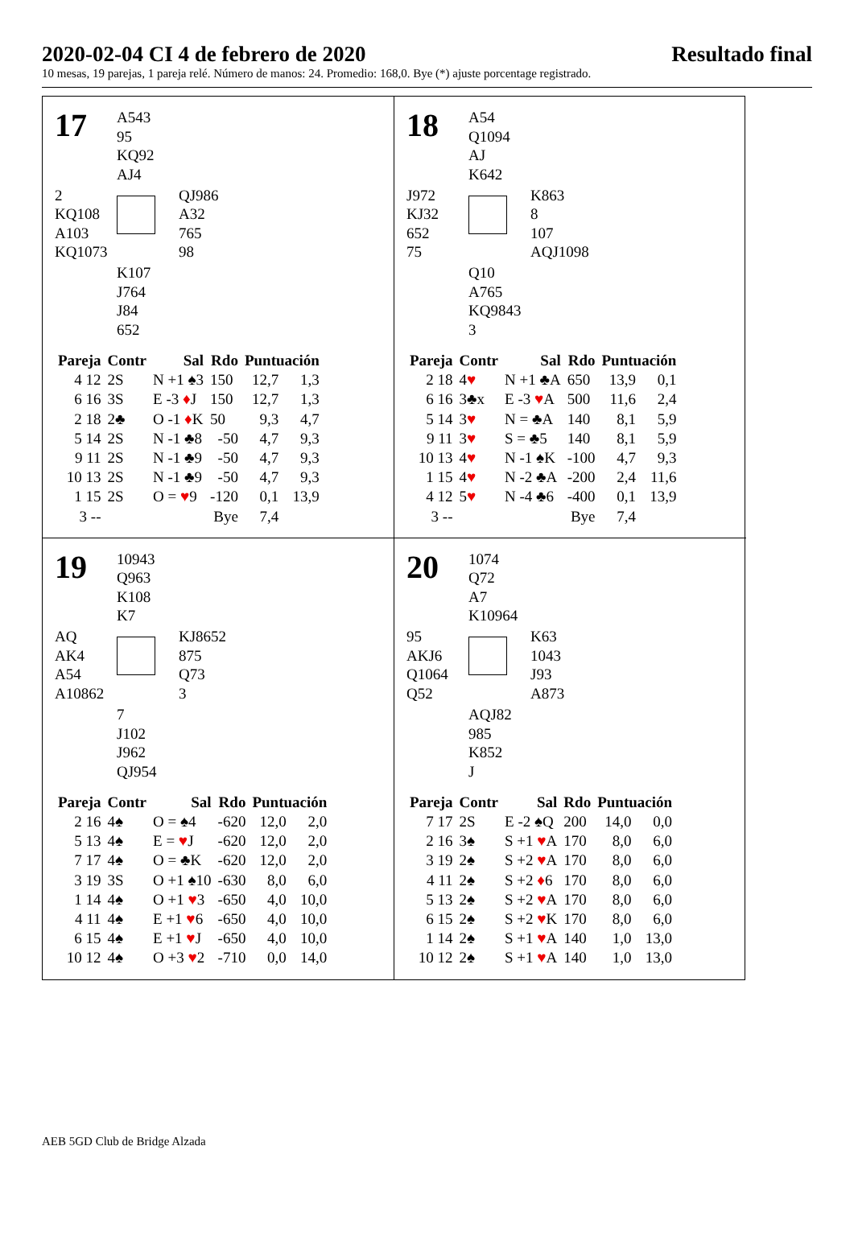2020-02-04 CI 4 de febrero de 2020 Resultado final
10 mesas, 19 parejas, 1 pareja relé. Número de manos: 24. Promedio: 168,0. Bye (*) ajuste porcentage registrado.
17
A543
95
KQ92
AJ4
2
KQ108
A103
KQ1073
QJ986
A32
765
98
K107
J764
J84
652
| Pareja | Contr | Sal | Rdo | Puntuación | |
| --- | --- | --- | --- | --- | --- |
| 4 12 | 2S | N +1 ♠3 | 150 | 12,7 | 1,3 |
| 6 16 | 3S | E -3 ♦ J | 150 | 12,7 | 1,3 |
| 2 18 | 2♣ | O -1 ♦ K | 50 | 9,3 | 4,7 |
| 5 14 | 2S | N -1 ♣8 | -50 | 4,7 | 9,3 |
| 9 11 | 2S | N -1 ♣9 | -50 | 4,7 | 9,3 |
| 10 13 | 2S | N -1 ♣9 | -50 | 4,7 | 9,3 |
| 1 15 | 2S | O = ♥ 9 | -120 | 0,1 | 13,9 |
| 3 -- | | | Bye | 7,4 | |
18
A54
Q1094
AJ
K642
J972
KJ32
652
75
K863
8
107
AQJ1098
Q10
A765
KQ9843
3
| Pareja | Contr | Sal | Rdo | Puntuación | |
| --- | --- | --- | --- | --- | --- |
| 2 18 | 4 ♥ | N +1 ♣A | 650 | 13,9 | 0,1 |
| 6 16 | 3♣x | E -3 ♥ A | 500 | 11,6 | 2,4 |
| 5 14 | 3 ♥ | N = ♣A | 140 | 8,1 | 5,9 |
| 9 11 | 3 ♥ | S = ♣5 | 140 | 8,1 | 5,9 |
| 10 13 | 4 ♥ | N -1 ♠K | -100 | 4,7 | 9,3 |
| 1 15 | 4 ♥ | N -2 ♣A | -200 | 2,4 | 11,6 |
| 4 12 | 5 ♥ | N -4 ♣6 | -400 | 0,1 | 13,9 |
| 3 -- | | | Bye | 7,4 | |
19
10943
Q963
K108
K7
AQ
AK4
A54
A10862
KJ8652
875
Q73
3
7
J102
J962
QJ954
| Pareja | Contr | Sal | Rdo | Puntuación | |
| --- | --- | --- | --- | --- | --- |
| 2 16 | 4♠ | O = ♠4 | -620 | 12,0 | 2,0 |
| 5 13 | 4♠ | E = ♥ J | -620 | 12,0 | 2,0 |
| 7 17 | 4♠ | O = ♣K | -620 | 12,0 | 2,0 |
| 3 19 | 3S | O +1 ♠10 | -630 | 8,0 | 6,0 |
| 1 14 | 4♠ | O +1 ♥ 3 | -650 | 4,0 | 10,0 |
| 4 11 | 4♠ | E +1 ♥ 6 | -650 | 4,0 | 10,0 |
| 6 15 | 4♠ | E +1 ♥ J | -650 | 4,0 | 10,0 |
| 10 12 | 4♠ | O +3 ♥ 2 | -710 | 0,0 | 14,0 |
20
1074
Q72
A7
K10964
95
AKJ6
Q1064
Q52
K63
1043
J93
A873
AQJ82
985
K852
J
| Pareja | Contr | Sal | Rdo | Puntuación | |
| --- | --- | --- | --- | --- | --- |
| 7 17 | 2S | E -2 ♠Q | 200 | 14,0 | 0,0 |
| 2 16 | 3♠ | S +1 ♥ A | 170 | 8,0 | 6,0 |
| 3 19 | 2♠ | S +2 ♥ A | 170 | 8,0 | 6,0 |
| 4 11 | 2♠ | S +2 ♦ 6 | 170 | 8,0 | 6,0 |
| 5 13 | 2♠ | S +2 ♥ A | 170 | 8,0 | 6,0 |
| 6 15 | 2♠ | S +2 ♥ K | 170 | 8,0 | 6,0 |
| 1 14 | 2♠ | S +1 ♥ A | 140 | 1,0 | 13,0 |
| 10 12 | 2♠ | S +1 ♥ A | 140 | 1,0 | 13,0 |
AEB 5GD Club de Bridge Alzada